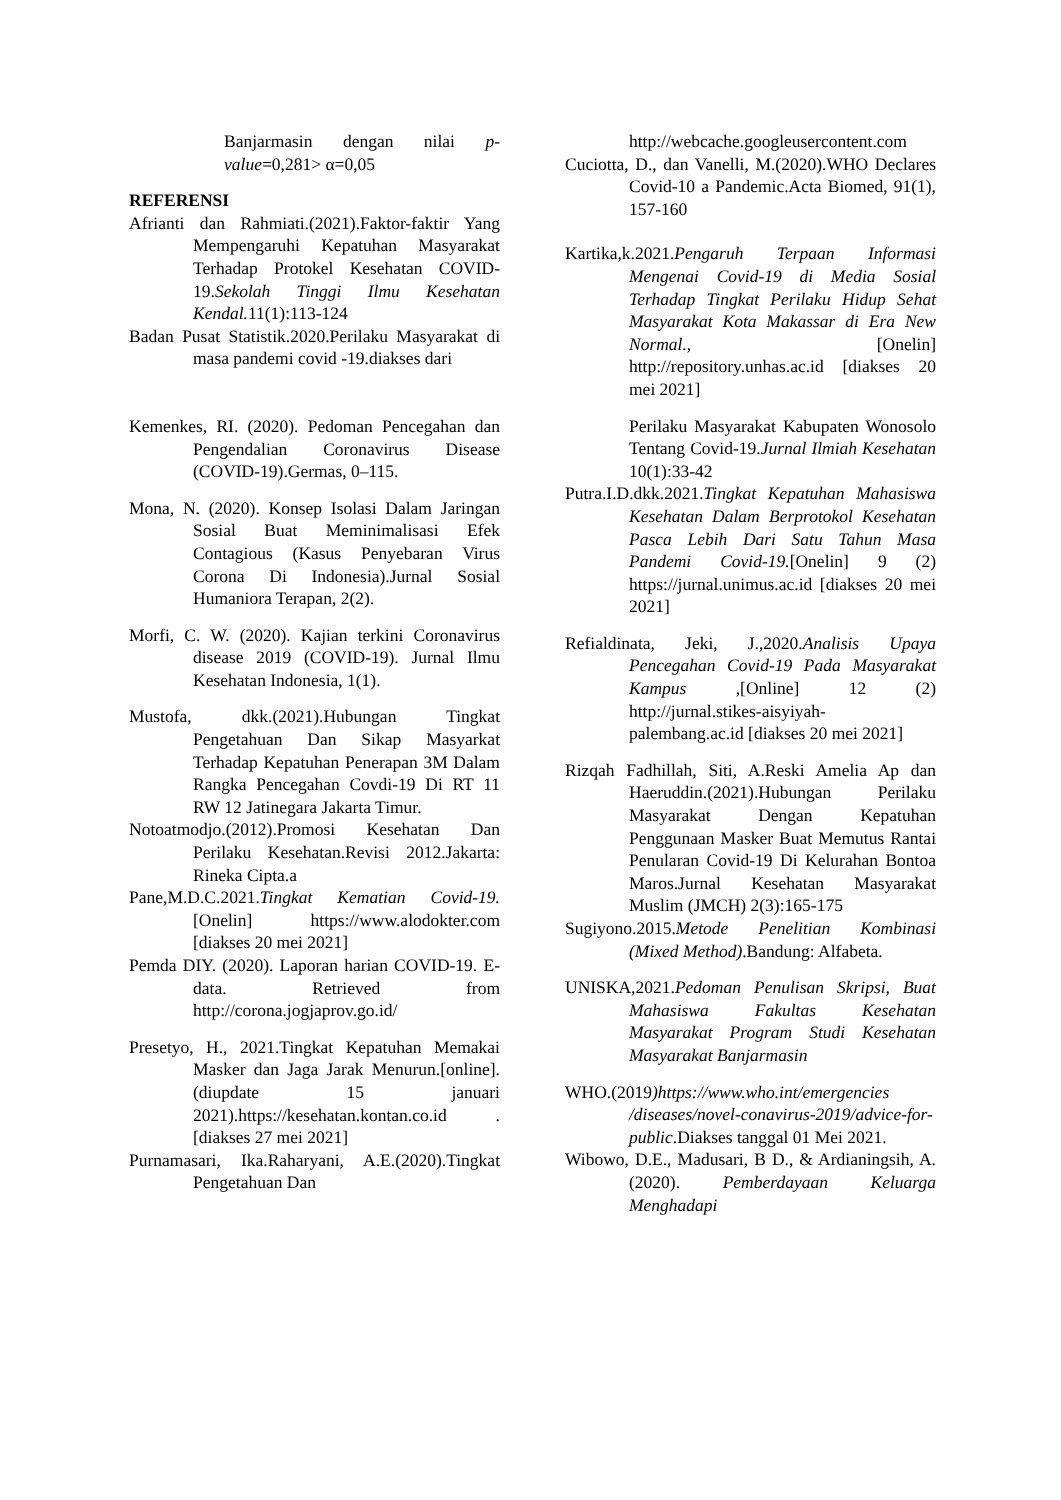Banjarmasin dengan nilai p-value=0,281> α=0,05
REFERENSI
Afrianti dan Rahmiati.(2021).Faktor-faktir Yang Mempengaruhi Kepatuhan Masyarakat Terhadap Protokel Kesehatan COVID-19.Sekolah Tinggi Ilmu Kesehatan Kendal. 11(1):113-124
Badan Pusat Statistik.2020.Perilaku Masyarakat di masa pandemi covid -19.diakses dari
Kemenkes, RI. (2020). Pedoman Pencegahan dan Pengendalian Coronavirus Disease (COVID-19).Germas, 0–115.
Mona, N. (2020). Konsep Isolasi Dalam Jaringan Sosial Buat Meminimalisasi Efek Contagious (Kasus Penyebaran Virus Corona Di Indonesia).Jurnal Sosial Humaniora Terapan, 2(2).
Morfi, C. W. (2020). Kajian terkini Coronavirus disease 2019 (COVID-19). Jurnal Ilmu Kesehatan Indonesia, 1(1).
Mustofa, dkk.(2021).Hubungan Tingkat Pengetahuan Dan Sikap Masyarkat Terhadap Kepatuhan Penerapan 3M Dalam Rangka Pencegahan Covdi-19 Di RT 11 RW 12 Jatinegara Jakarta Timur.
Notoatmodjo.(2012).Promosi Kesehatan Dan Perilaku Kesehatan.Revisi 2012.Jakarta: Rineka Cipta.a
Pane,M.D.C.2021.Tingkat Kematian Covid-19.[Onelin] https://www.alodokter.com [diakses 20 mei 2021]
Pemda DIY. (2020). Laporan harian COVID-19. E-data. Retrieved from http://corona.jogjaprov.go.id/
Presetyo, H., 2021.Tingkat Kepatuhan Memakai Masker dan Jaga Jarak Menurun.[online].(diupdate 15 januari 2021).https://kesehatan.kontan.co.id .[diakses 27 mei 2021]
Purnamasari, Ika.Raharyani, A.E.(2020).Tingkat Pengetahuan Dan
http://webcache.googleusercontent.com
Cuciotta, D., dan Vanelli, M.(2020).WHO Declares Covid-10 a Pandemic.Acta Biomed, 91(1), 157-160
Kartika,k.2021.Pengaruh Terpaan Informasi Mengenai Covid-19 di Media Sosial Terhadap Tingkat Perilaku Hidup Sehat Masyarakat Kota Makassar di Era New Normal., [Onelin] http://repository.unhas.ac.id [diakses 20 mei 2021]
Perilaku Masyarakat Kabupaten Wonosolo Tentang Covid-19.Jurnal Ilmiah Kesehatan 10(1):33-42
Putra.I.D.dkk.2021.Tingkat Kepatuhan Mahasiswa Kesehatan Dalam Berprotokol Kesehatan Pasca Lebih Dari Satu Tahun Masa Pandemi Covid-19.[Onelin] 9 (2) https://jurnal.unimus.ac.id [diakses 20 mei 2021]
Refialdinata, Jeki, J.,2020.Analisis Upaya Pencegahan Covid-19 Pada Masyarakat Kampus ,[Online] 12 (2) http://jurnal.stikes-aisyiyah-palembang.ac.id [diakses 20 mei 2021]
Rizqah Fadhillah, Siti, A.Reski Amelia Ap dan Haeruddin.(2021).Hubungan Perilaku Masyarakat Dengan Kepatuhan Penggunaan Masker Buat Memutus Rantai Penularan Covid-19 Di Kelurahan Bontoa Maros.Jurnal Kesehatan Masyarakat Muslim (JMCH) 2(3):165-175
Sugiyono.2015.Metode Penelitian Kombinasi (Mixed Method).Bandung: Alfabeta.
UNISKA,2021.Pedoman Penulisan Skripsi, Buat Mahasiswa Fakultas Kesehatan Masyarakat Program Studi Kesehatan Masyarakat Banjarmasin
WHO.(2019)https://www.who.int/emergencies /diseases/novel-conavirus-2019/advice-for-public.Diakses tanggal 01 Mei 2021.
Wibowo, D.E., Madusari, B D., & Ardianingsih, A.(2020). Pemberdayaan Keluarga Menghadapi